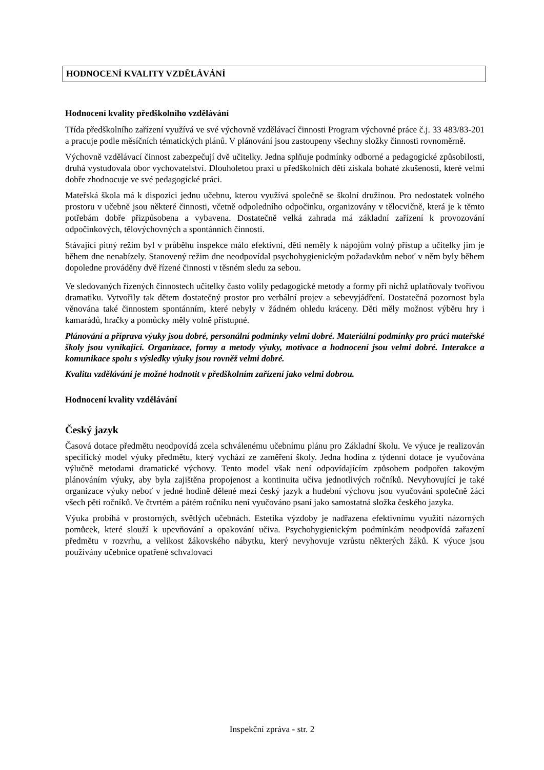HODNOCENÍ KVALITY VZDĚLÁVÁNÍ
Hodnocení kvality předškolního vzdělávání
Třída předškolního zařízení využívá ve své výchovně vzdělávací činnosti Program výchovné práce č.j. 33 483/83-201 a pracuje podle měsíčních tématických plánů. V plánování jsou zastoupeny všechny složky činnosti rovnoměrně.
Výchovně vzdělávací činnost zabezpečují dvě učitelky. Jedna splňuje podmínky odborné a pedagogické způsobilosti, druhá vystudovala obor vychovatelství. Dlouholetou praxí u předškolních dětí získala bohaté zkušenosti, které velmi dobře zhodnocuje ve své pedagogické práci.
Mateřská škola má k dispozici jednu učebnu, kterou využívá společně se školní družinou. Pro nedostatek volného prostoru v učebně jsou některé činnosti, včetně odpoledního odpočinku, organizovány v tělocvičně, která je k těmto potřebám dobře přizpůsobena a vybavena. Dostatečně velká zahrada má základní zařízení k provozování odpočinkových, tělovýchovných a spontánních činností.
Stávající pitný režim byl v průběhu inspekce málo efektivní, děti neměly k nápojům volný přístup a učitelky jim je během dne nenabízely. Stanovený režim dne neodpovídal psychohygienickým požadavkům neboť v něm byly během dopoledne prováděny dvě řízené činnosti v těsném sledu za sebou.
Ve sledovaných řízených činnostech učitelky často volily pedagogické metody a formy při nichž uplatňovaly tvořivou dramatiku. Vytvořily tak dětem dostatečný prostor pro verbální projev a sebevyjádření. Dostatečná pozornost byla věnována také činnostem spontánním, které nebyly v žádném ohledu kráceny. Děti měly možnost výběru hry i kamarádů, hračky a pomůcky měly volně přístupné.
Plánování a příprava výuky jsou dobré, personální podmínky velmi dobré. Materiální podmínky pro práci mateřské školy jsou vynikající. Organizace, formy a metody výuky, motivace a hodnocení jsou velmi dobré. Interakce a komunikace spolu s výsledky výuky jsou rovněž velmi dobré.
Kvalitu vzdělávání je možné hodnotit v předškolním zařízení jako velmi dobrou.
Hodnocení kvality vzdělávání
Český jazyk
Časová dotace předmětu neodpovídá zcela schválenému učebnímu plánu pro Základní školu. Ve výuce je realizován specifický model výuky předmětu, který vychází ze zaměření školy. Jedna hodina z týdenní dotace je vyučována výlučně metodami dramatické výchovy. Tento model však není odpovídajícím způsobem podpořen takovým plánováním výuky, aby byla zajištěna propojenost a kontinuita učiva jednotlivých ročníků. Nevyhovující je také organizace výuky neboť v jedné hodině dělené mezi český jazyk a hudební výchovu jsou vyučováni společně žáci všech pěti ročníků. Ve čtvrtém a pátém ročníku není vyučováno psaní jako samostatná složka českého jazyka.
Výuka probíhá v prostorných, světlých učebnách. Estetika výzdoby je nadřazena efektivnímu využití názorných pomůcek, které slouží k upevňování a opakování učiva. Psychohygienickým podmínkám neodpovídá zařazení předmětu v rozvrhu, a velikost žákovského nábytku, který nevyhovuje vzrůstu některých žáků. K výuce jsou používány učebnice opatřené schvalovací
Inspekční zpráva - str. 2